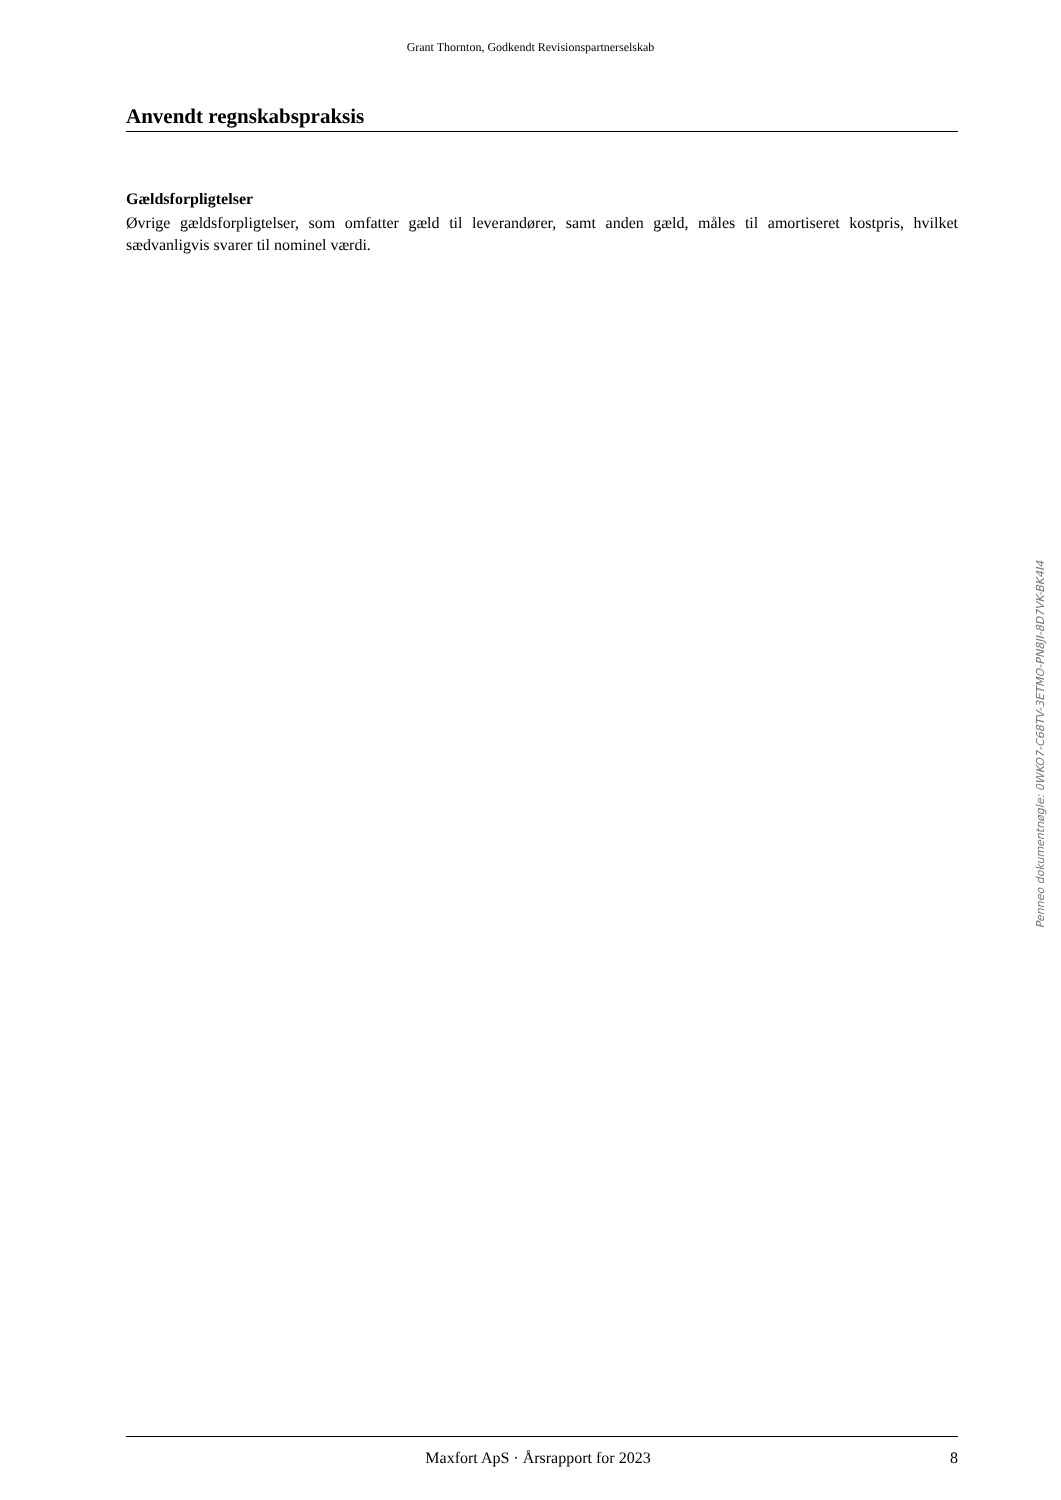Grant Thornton, Godkendt Revisionspartnerselskab
Anvendt regnskabspraksis
Gældsforpligtelser
Øvrige gældsforpligtelser, som omfatter gæld til leverandører, samt anden gæld, måles til amortiseret kostpris, hvilket sædvanligvis svarer til nominel værdi.
Penneo dokumentnøgle: 0WKO7-C68TV-3ETMO-PN8JI-8D7VK-BK4I4
Maxfort ApS · Årsrapport for 2023 8